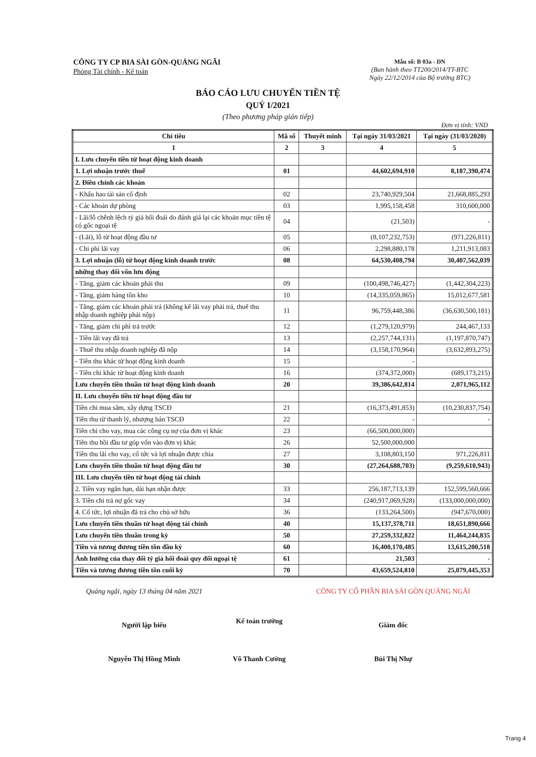CÔNG TY CP BIA SÀI GÒN-QUẢNG NGÃI
Phòng Tài chính - Kế toán
Mẫu số: B 03a - DN
(Ban hành theo TT200/2014/TT-BTC
Ngày 22/12/2014 của Bộ trưởng BTC)
BÁO CÁO LƯU CHUYỂN TIỀN TỆ
QUÝ I/2021
(Theo phương pháp gián tiếp)
Đơn vị tính: VND
| Chỉ tiêu | Mã số | Thuyết minh | Tại ngày 31/03/2021 | Tại ngày (31/03/2020) |
| --- | --- | --- | --- | --- |
| 1 | 2 | 3 | 4 | 5 |
| I. Lưu chuyển tiền từ hoạt động kinh doanh | | | | |
| 1. Lợi nhuận trước thuế | 01 | | 44,602,694,910 | 8,187,390,474 |
| 2. Điều chỉnh các khoản | | | | |
| - Khấu hao tài sản cố định | 02 | | 23,740,929,504 | 21,668,885,293 |
| - Các khoản dự phòng | 03 | | 1,995,158,458 | 310,600,000 |
| - Lãi/lỗ chênh lệch tỷ giá hối đoái do đánh giá lại các khoản mục tiền tệ có gốc ngoại tệ | 04 | | (21,503) | - |
| - (Lãi), lỗ từ hoạt động đầu tư | 05 | | (8,107,232,753) | (971,226,811) |
| - Chi phí lãi vay | 06 | | 2,298,880,178 | 1,211,913,083 |
| 3. Lợi nhuận (lỗ) từ hoạt động kinh doanh trước | 08 | | 64,530,408,794 | 30,407,562,039 |
| những thay đổi vốn lưu động | | | | |
| - Tăng, giảm các khoản phải thu | 09 | | (100,498,746,427) | (1,442,304,223) |
| - Tăng, giảm hàng tồn kho | 10 | | (14,335,059,865) | 15,012,677,581 |
| - Tăng, giảm các khoản phải trả (không kể lãi vay phải trả, thuế thu nhập doanh nghiệp phải nộp) | 11 | | 96,759,448,386 | (36,630,500,181) |
| - Tăng, giảm chi phí trả trước | 12 | | (1,279,120,979) | 244,467,133 |
| - Tiền lãi vay đã trả | 13 | | (2,257,744,131) | (1,197,870,747) |
| - Thuế thu nhập doanh nghiệp đã nộp | 14 | | (3,158,170,964) | (3,632,893,275) |
| - Tiền thu khác từ hoạt động kinh doanh | 15 | | - | |
| - Tiền chi khác từ hoạt động kinh doanh | 16 | | (374,372,000) | (689,173,215) |
| Lưu chuyển tiền thuần từ hoạt động kinh doanh | 20 | | 39,386,642,814 | 2,071,965,112 |
| II. Lưu chuyển tiền từ hoạt động đầu tư | | | | |
| Tiền chi mua sắm, xây dựng TSCĐ | 21 | | (16,373,491,853) | (10,230,837,754) |
| Tiền thu từ thanh lý, nhượng bán TSCĐ | 22 | | - | - |
| Tiền chi cho vay, mua các công cụ nợ của đơn vị khác | 23 | | (66,500,000,000) | |
| Tiền thu hồi đầu tư góp vốn vào đơn vị khác | 26 | | 52,500,000,000 | |
| Tiền thu lãi cho vay, cổ tức và lợi nhuận được chia | 27 | | 3,108,803,150 | 971,226,811 |
| Lưu chuyển tiền thuần từ hoạt động đầu tư | 30 | | (27,264,688,703) | (9,259,610,943) |
| III. Lưu chuyển tiền từ hoạt động tài chính | | | | |
| 2. Tiền vay ngắn hạn, dài hạn nhận được | 33 | | 256,187,713,139 | 152,599,560,666 |
| 3. Tiền chi trả nợ gốc vay | 34 | | (240,917,069,928) | (133,000,000,000) |
| 4. Cổ tức, lợi nhuận đã trả cho chủ sở hữu | 36 | | (133,264,500) | (947,670,000) |
| Lưu chuyển tiền thuần từ hoạt động tài chính | 40 | | 15,137,378,711 | 18,651,890,666 |
| Lưu chuyển tiền thuần trong kỳ | 50 | | 27,259,332,822 | 11,464,244,835 |
| Tiền và tương đương tiền tồn đầu kỳ | 60 | | 16,400,170,485 | 13,615,200,518 |
| Ảnh hưởng của thay đổi tỷ giá hối đoái quy đổi ngoại tệ | 61 | | 21,503 | - |
| Tiền và tương đương tiền tồn cuối kỳ | 70 | | 43,659,524,810 | 25,079,445,353 |
Quảng ngãi, ngày 13 tháng 04 năm 2021
Người lập biểu
Nguyễn Thị Hồng Minh
Kế toán trưởng
Võ Thanh Cường
CÔNG TY CỔ PHẦN BIA SÀI GÒN QUẢNG NGÃI
Giám đốc
Bùi Thị Nhự
Trang 4